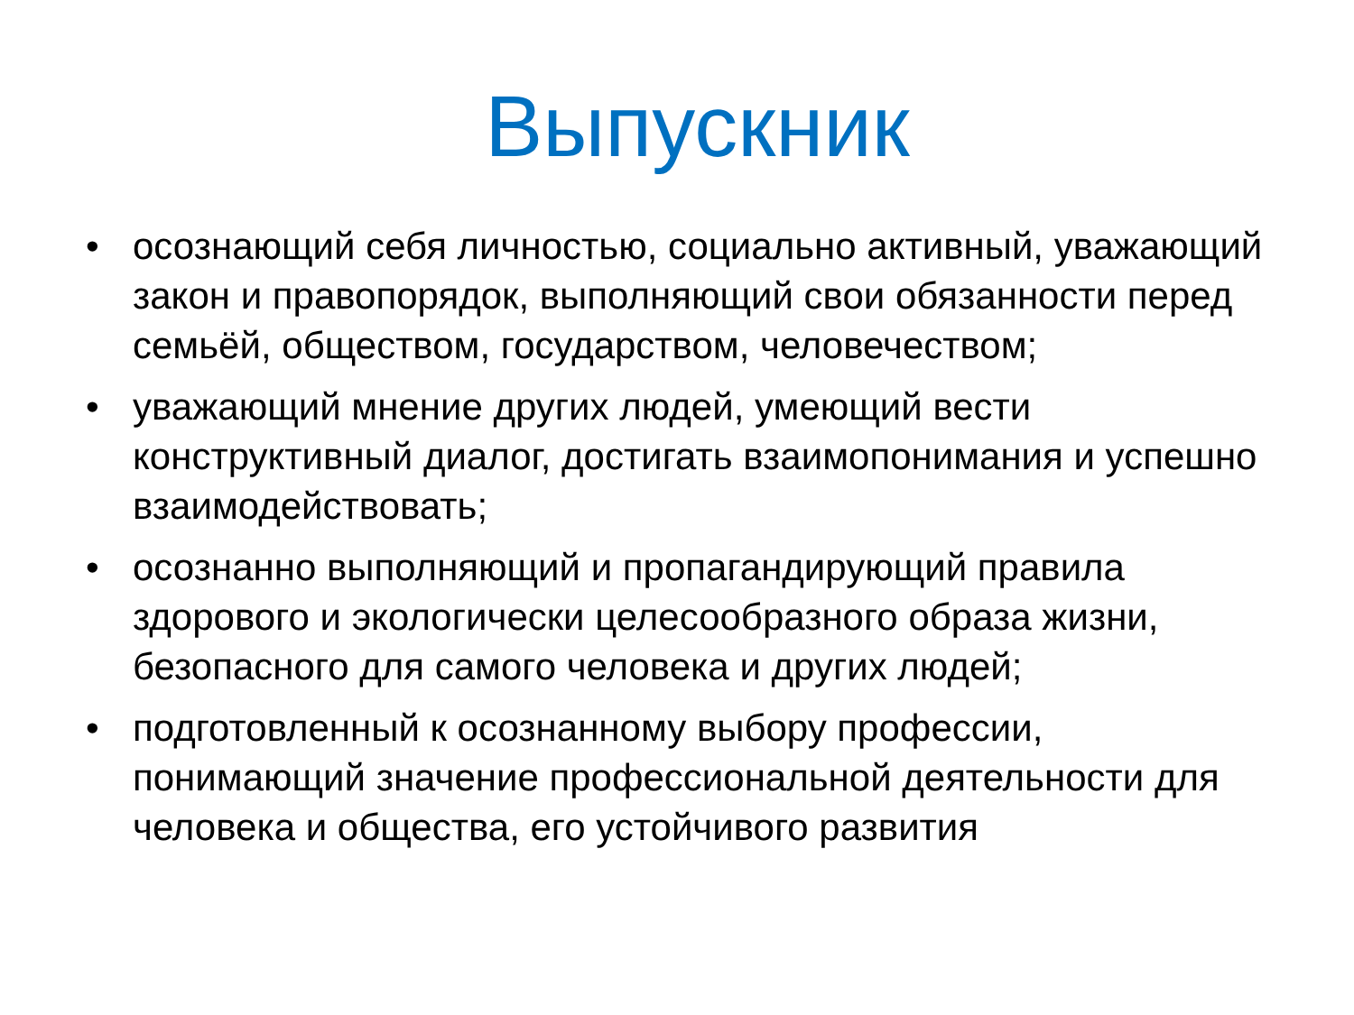Выпускник
• осознающий себя личностью, социально активный, уважающий закон и правопорядок, выполняющий свои обязанности перед семьёй, обществом, государством, человечеством;
• уважающий мнение других людей, умеющий вести конструктивный диалог, достигать взаимопонимания и успешно взаимодействовать;
• осознанно выполняющий и пропагандирующий правила здорового и экологически целесообразного образа жизни, безопасного для самого человека и других людей;
• подготовленный к осознанному выбору профессии, понимающий значение профессиональной деятельности для человека и общества, его устойчивого развития